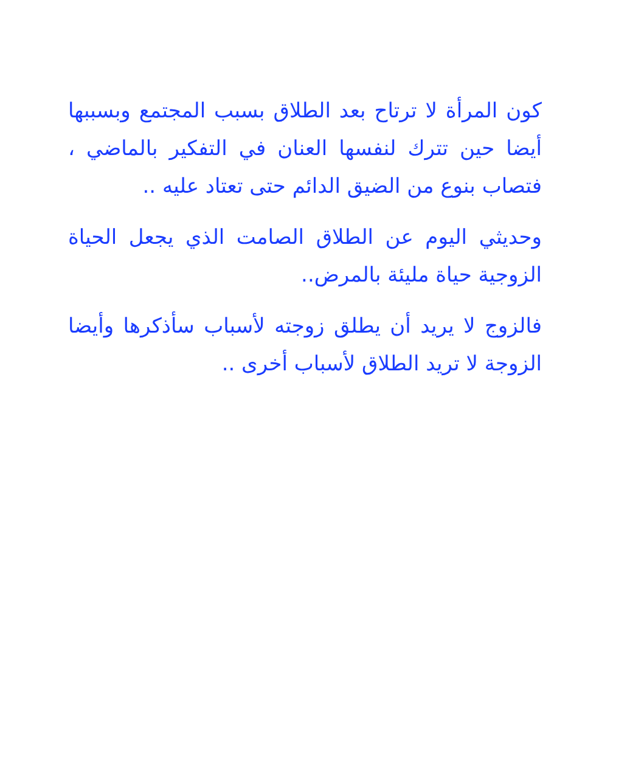كون المرأة لا ترتاح بعد الطلاق بسبب المجتمع وبسببها أيضا حين تترك لنفسها العنان في التفكير بالماضي ، فتصاب بنوع من الضيق الدائم حتى تعتاد عليه ..
وحديثي اليوم عن الطلاق الصامت الذي يجعل الحياة الزوجية حياة مليئة بالمرض..
فالزوج لا يريد أن يطلق زوجته لأسباب سأذكرها وأيضا الزوجة لا تريد الطلاق لأسباب أخرى ..